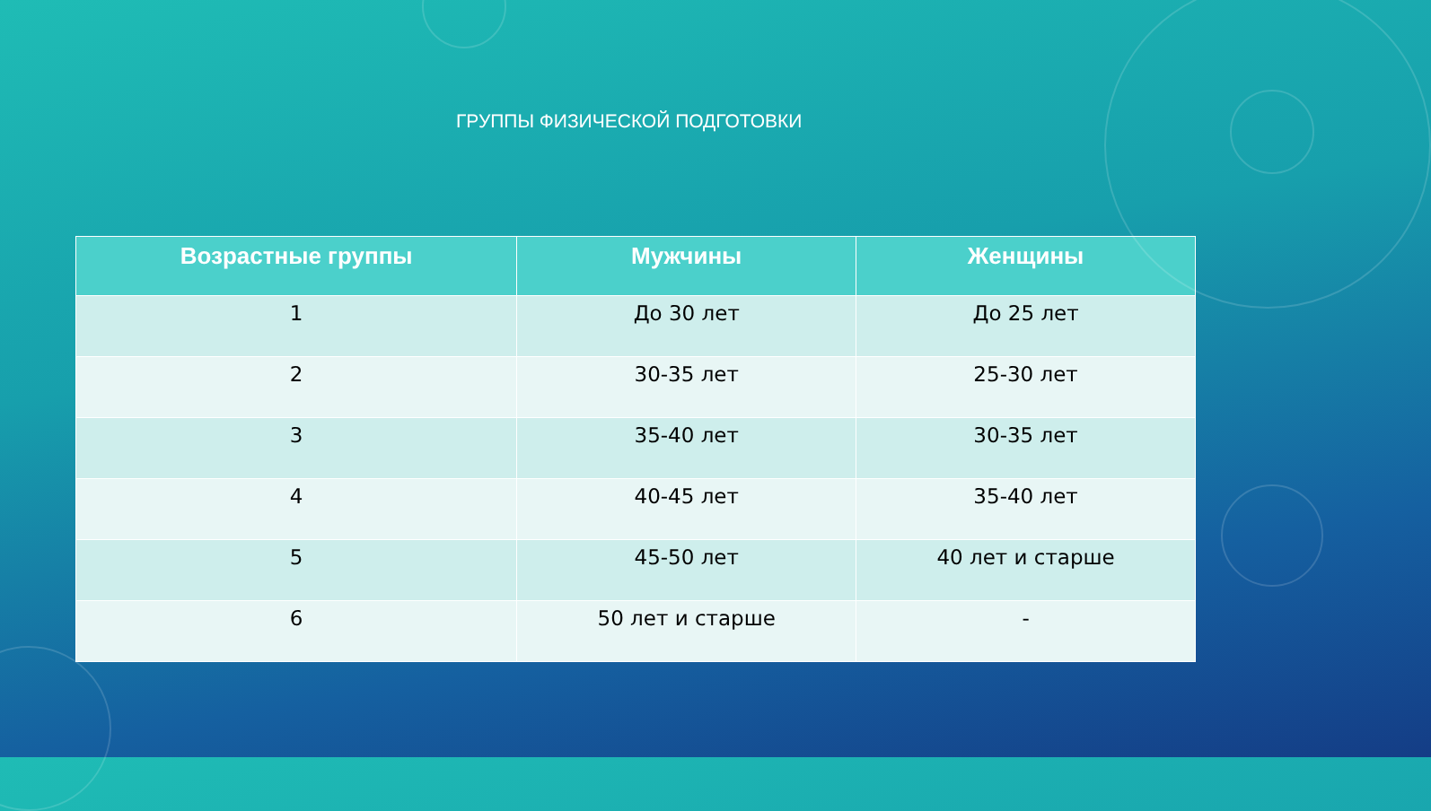ГРУППЫ ФИЗИЧЕСКОЙ ПОДГОТОВКИ
| Возрастные группы | Мужчины | Женщины |
| --- | --- | --- |
| 1 | До 30 лет | До 25 лет |
| 2 | 30-35 лет | 25-30 лет |
| 3 | 35-40 лет | 30-35 лет |
| 4 | 40-45 лет | 35-40 лет |
| 5 | 45-50 лет | 40 лет и старше |
| 6 | 50 лет и старше | - |